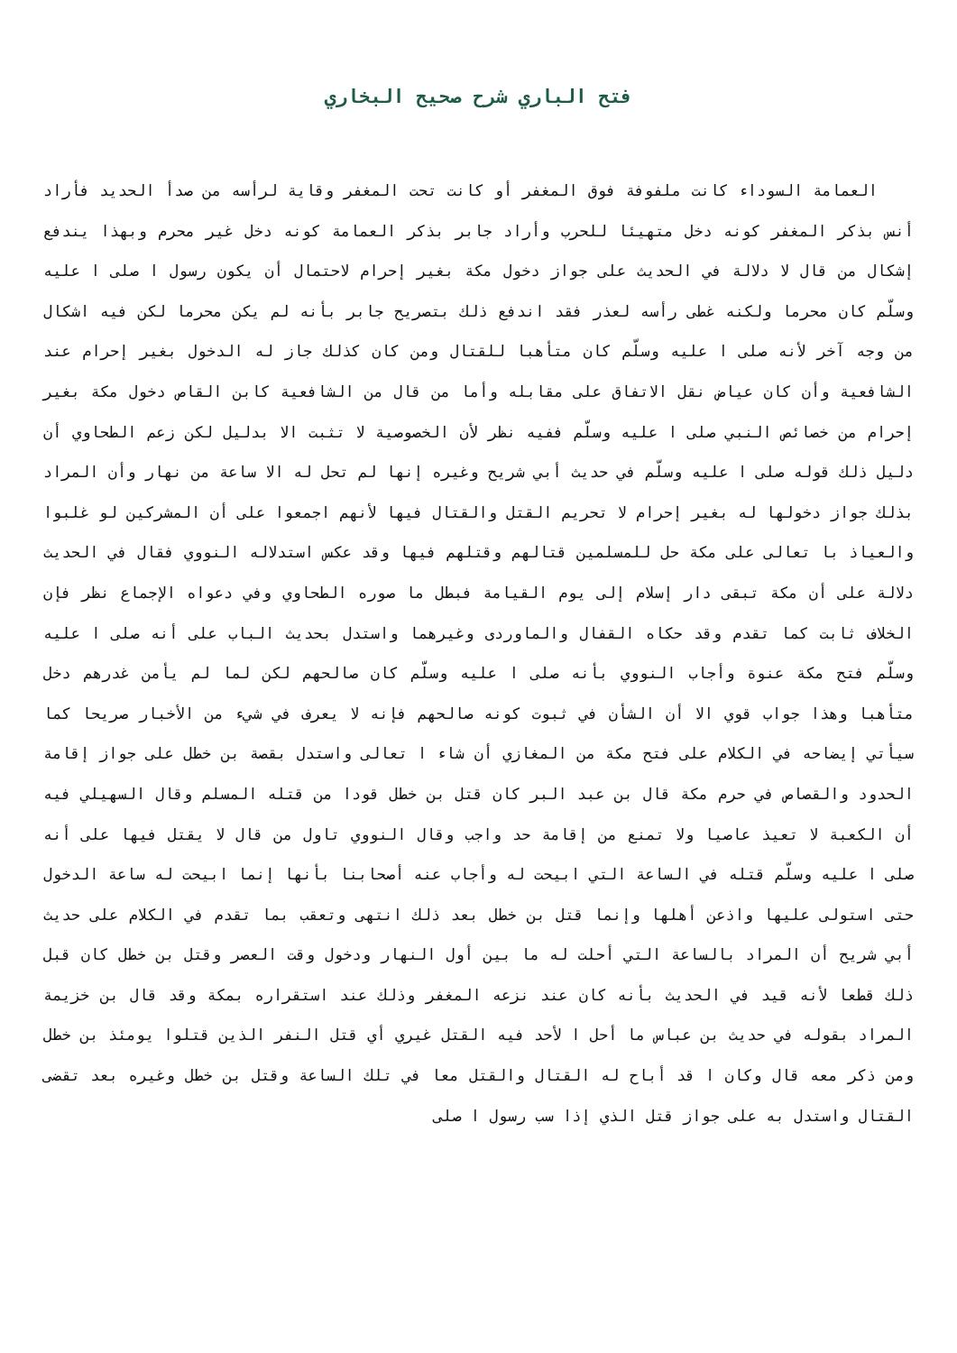فتح الباري شرح صحيح البخاري
العمامة السوداء كانت ملفوفة فوق المغفر أو كانت تحت المغفر وقاية لرأسه من صدأ الحديد فأراد أنس بذكر المغفر كونه دخل متهيئا للحرب وأراد جابر بذكر العمامة كونه دخل غير محرم وبهذا يندفع إشكال من قال لا دلالة في الحديث على جواز دخول مكة بغير إحرام لاحتمال أن يكون رسول ا صلى ا عليه وسلّم كان محرما ولكنه غطى رأسه لعذر فقد اندفع ذلك بتصريح جابر بأنه لم يكن محرما لكن فيه اشكال من وجه آخر لأنه صلى ا عليه وسلّم كان متأهبا للقتال ومن كان كذلك جاز له الدخول بغير إحرام عند الشافعية وأن كان عياض نقل الاتفاق على مقابله وأما من قال من الشافعية كابن القاص دخول مكة بغير إحرام من خصائص النبي صلى ا عليه وسلّم ففيه نظر لأن الخصوصية لا تثبت الا بدليل لكن زعم الطحاوي أن دليل ذلك قوله صلى ا عليه وسلّم في حديث أبي شريح وغيره إنها لم تحل له الا ساعة من نهار وأن المراد بذلك جواز دخولها له بغير إحرام لا تحريم القتل والقتال فيها لأنهم اجمعوا على أن المشركين لو غلبوا والعياذ با تعالى على مكة حل للمسلمين قتالهم وقتلهم فيها وقد عكس استدلاله النووي فقال في الحديث دلالة على أن مكة تبقى دار إسلام إلى يوم القيامة فبطل ما صوره الطحاوي وفي دعواه الإجماع نظر فإن الخلاف ثابت كما تقدم وقد حكاه القفال والماوردى وغيرهما واستدل بحديث الباب على أنه صلى ا عليه وسلّم فتح مكة عنوة وأجاب النووي بأنه صلى ا عليه وسلّم كان صالحهم لكن لما لم يأمن غدرهم دخل متأهبا وهذا جواب قوي الا أن الشأن في ثبوت كونه صالحهم فإنه لا يعرف في شيء من الأخبار صريحا كما سيأتي إيضاحه في الكلام على فتح مكة من المغازي أن شاء ا تعالى واستدل بقصة بن خطل على جواز إقامة الحدود والقصاص في حرم مكة قال بن عبد البر كان قتل بن خطل قودا من قتله المسلم وقال السهيلي فيه أن الكعبة لا تعيذ عاصيا ولا تمنع من إقامة حد واجب وقال النووي تاول من قال لا يقتل فيها على أنه صلى ا عليه وسلّم قتله في الساعة التي ابيحت له وأجاب عنه أصحابنا بأنها إنما ابيحت له ساعة الدخول حتى استولى عليها واذعن أهلها وإنما قتل بن خطل بعد ذلك انتهى وتعقب بما تقدم في الكلام على حديث أبي شريح أن المراد بالساعة التي أحلت له ما بين أول النهار ودخول وقت العصر وقتل بن خطل كان قبل ذلك قطعا لأنه قيد في الحديث بأنه كان عند نزعه المغفر وذلك عند استقراره بمكة وقد قال بن خزيمة المراد بقوله في حديث بن عباس ما أحل ا لأحد فيه القتل غيري أي قتل النفر الذين قتلوا يومئذ بن خطل ومن ذكر معه قال وكان ا قد أباح له القتال والقتل معا في تلك الساعة وقتل بن خطل وغيره بعد تقضى القتال واستدل به على جواز قتل الذي إذا سب رسول ا صلى